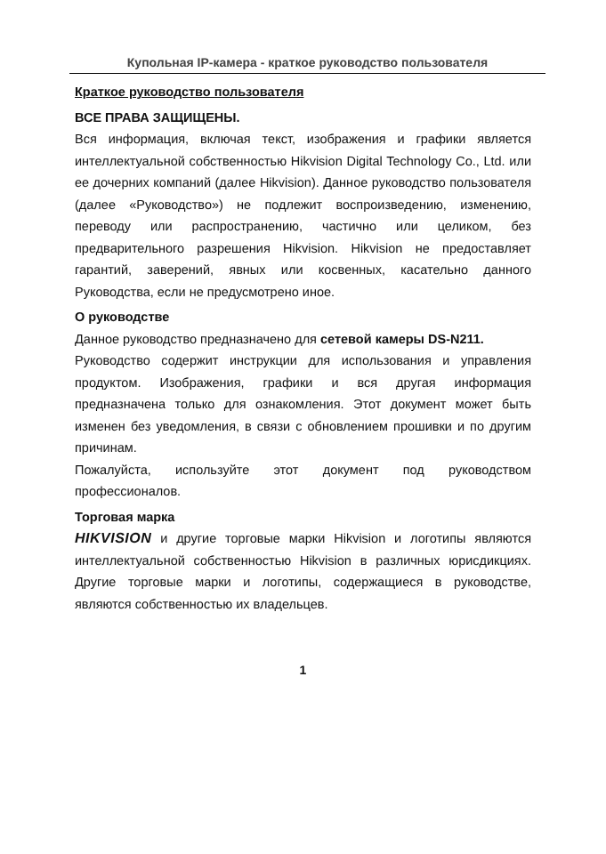Купольная IP-камера - краткое руководство пользователя
Краткое руководство пользователя
ВСЕ ПРАВА ЗАЩИЩЕНЫ.
Вся информация, включая текст, изображения и графики является интеллектуальной собственностью Hikvision Digital Technology Co., Ltd. или ее дочерних компаний (далее Hikvision). Данное руководство пользователя (далее «Руководство») не подлежит воспроизведению, изменению, переводу или распространению, частично или целиком, без предварительного разрешения Hikvision. Hikvision не предоставляет гарантий, заверений, явных или косвенных, касательно данного Руководства, если не предусмотрено иное.
О руководстве
Данное руководство предназначено для сетевой камеры DS-N211.
Руководство содержит инструкции для использования и управления продуктом. Изображения, графики и вся другая информация предназначена только для ознакомления. Этот документ может быть изменен без уведомления, в связи с обновлением прошивки и по другим причинам.
Пожалуйста, используйте этот документ под руководством профессионалов.
Торговая марка
HIKVISION и другие торговые марки Hikvision и логотипы являются интеллектуальной собственностью Hikvision в различных юрисдикциях. Другие торговые марки и логотипы, содержащиеся в руководстве, являются собственностью их владельцев.
1